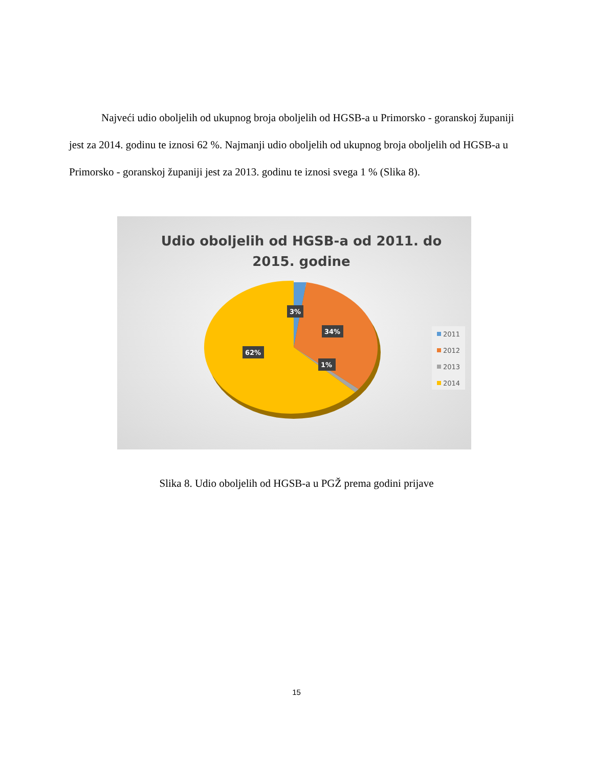Najveći udio oboljelih od ukupnog broja oboljelih od HGSB-a u Primorsko - goranskoj županiji jest za 2014. godinu te iznosi 62 %. Najmanji udio oboljelih od ukupnog broja oboljelih od HGSB-a u Primorsko - goranskoj županiji jest za 2013. godinu te iznosi svega 1 % (Slika 8).
Udio oboljelih od HGSB-a od 2011. do 2015. godine
3%
34%
62%
1%
2011
2012
2013
2014
Slika 8. Udio oboljelih od HGSB-a u PGŽ prema godini prijave
15